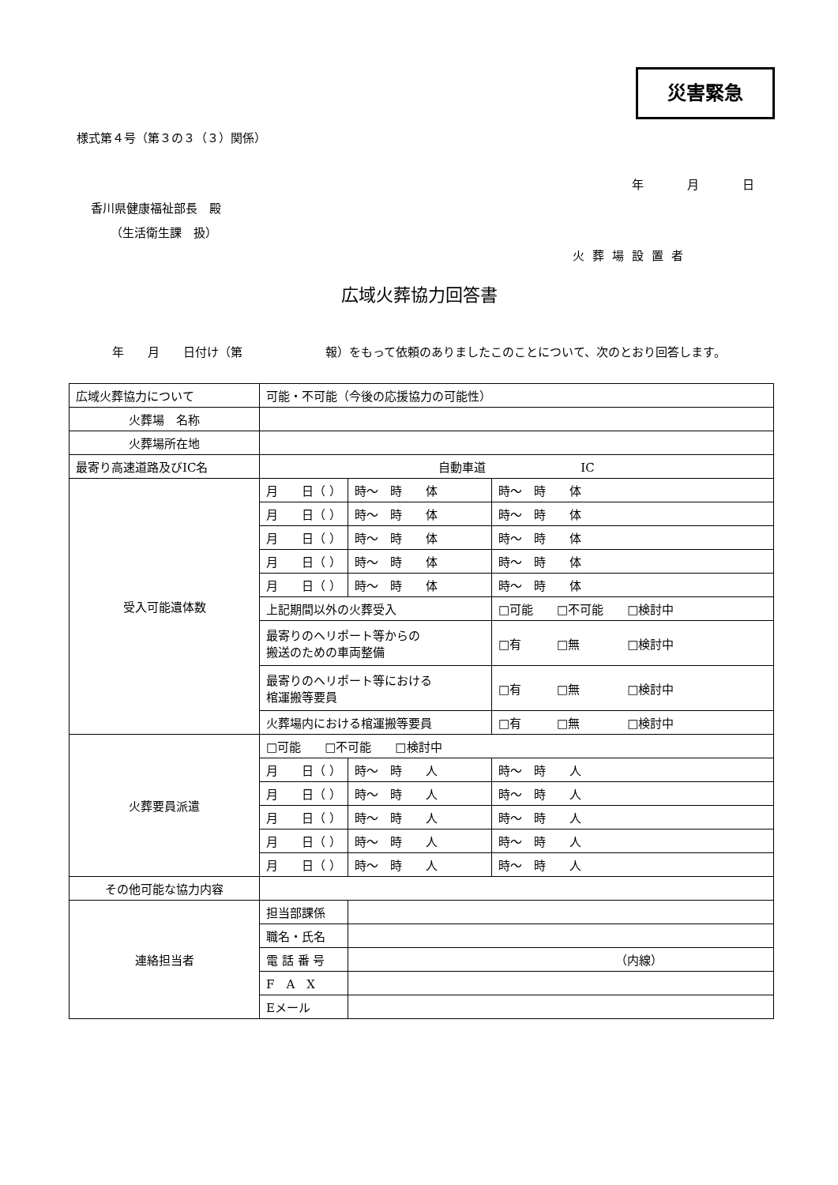災害緊急
様式第４号（第３の３（３）関係）
年 月 日
香川県健康福祉部長　殿
（生活衛生課　扱）
火葬場設置者
広域火葬協力回答書
　　　年　　月　　日付け（第　　　　　　　報）をもって依頼のありましたこのことについて、次のとおり回答します。
| 広域火葬協力について | 可能・不可能（今後の応援協力の可能性） | | | |
| 火葬場 名称 | | | | |
| 火葬場所在地 | | | | |
| 最寄り高速道路及びIC名 | 自動車道 IC | | | |
| 受入可能遺体数 | 月 日（ ） | 時～ 時 体 | | 時～ 時 体 |
| | 月 日（ ） | 時～ 時 体 | | 時～ 時 体 |
| | 月 日（ ） | 時～ 時 体 | | 時～ 時 体 |
| | 月 日（ ） | 時～ 時 体 | | 時～ 時 体 |
| | 月 日（ ） | 時～ 時 体 | | 時～ 時 体 |
| | 上記期間以外の火葬受入 | | □可能 □不可能 □検討中 | |
| | 最寄りのヘリポート等からの 搬送のための車両整備 | | □有 □無 □検討中 | |
| | 最寄りのヘリポート等における 棺運搬等要員 | | □有 □無 □検討中 | |
| | 火葬場内における棺運搬等要員 | | □有 □無 □検討中 | |
| 火葬要員派遣 | □可能 □不可能 □検討中 | | | |
| | 月 日（ ） | 時～ 時 人 | | 時～ 時 人 |
| | 月 日（ ） | 時～ 時 人 | | 時～ 時 人 |
| | 月 日（ ） | 時～ 時 人 | | 時～ 時 人 |
| | 月 日（ ） | 時～ 時 人 | | 時～ 時 人 |
| | 月 日（ ） | 時～ 時 人 | | 時～ 時 人 |
| その他可能な協力内容 | | | | |
| 連絡担当者 | 担当部課係 | | | |
| | 職名・氏名 | | | |
| | 電 話 番 号 | （内線） | | |
| | F A X | | | |
| | Eメール | | | |